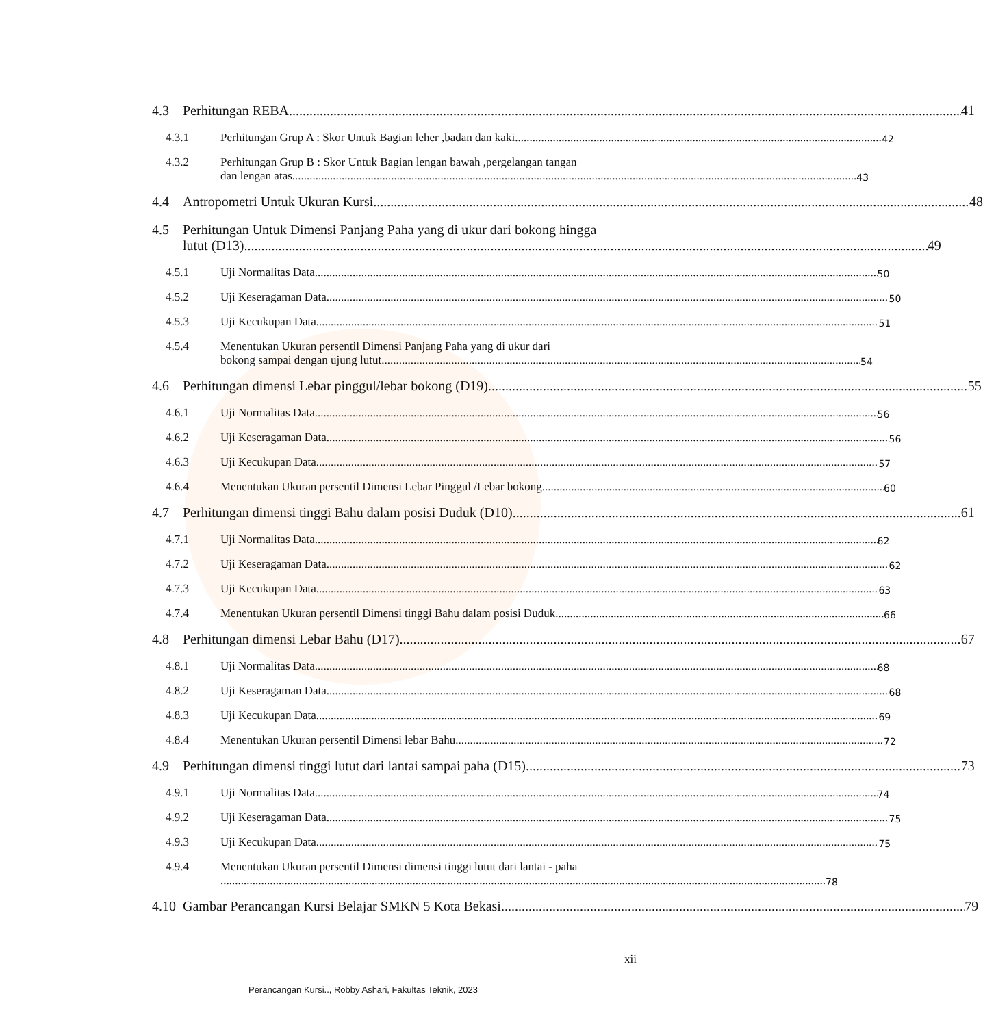4.3 Perhitungan REBA 41
4.3.1 Perhitungan Grup A : Skor Untuk Bagian leher ,badan dan kaki 42
4.3.2
Perhitungan Grup B : Skor Untuk Bagian lengan bawah ,pergelangan tangan
dan lengan atas 43
4.4 Antropometri Untuk Ukuran Kursi 48
4.5
Perhitungan Untuk Dimensi Panjang Paha yang di ukur dari bokong hingga
lutut (D13) 49
4.5.1 Uji Normalitas Data 50
4.5.2 Uji Keseragaman Data 50
4.5.3 Uji Kecukupan Data 51
4.5.4
Menentukan Ukuran persentil Dimensi Panjang Paha yang di ukur dari
bokong sampai dengan ujung lutut 54
4.6 Perhitungan dimensi Lebar pinggul/lebar bokong (D19) 55
4.6.1 Uji Normalitas Data 56
4.6.2 Uji Keseragaman Data 56
4.6.3 Uji Kecukupan Data 57
4.6.4 Menentukan Ukuran persentil Dimensi Lebar Pinggul /Lebar bokong 60
4.7 Perhitungan dimensi tinggi Bahu dalam posisi Duduk (D10) 61
4.7.1 Uji Normalitas Data 62
4.7.2 Uji Keseragaman Data 62
4.7.3 Uji Kecukupan Data 63
4.7.4 Menentukan Ukuran persentil Dimensi tinggi Bahu dalam posisi Duduk 66
4.8 Perhitungan dimensi Lebar Bahu (D17) 67
4.8.1 Uji Normalitas Data 68
4.8.2 Uji Keseragaman Data 68
4.8.3 Uji Kecukupan Data 69
4.8.4 Menentukan Ukuran persentil Dimensi lebar Bahu 72
4.9 Perhitungan dimensi tinggi lutut dari lantai sampai paha (D15) 73
4.9.1 Uji Normalitas Data 74
4.9.2 Uji Keseragaman Data 75
4.9.3 Uji Kecukupan Data 75
4.9.4
Menentukan Ukuran persentil Dimensi dimensi tinggi lutut dari lantai - paha
78
4.10 Gambar Perancangan Kursi Belajar SMKN 5 Kota Bekasi 79
xii
Perancangan Kursi.., Robby Ashari, Fakultas Teknik, 2023